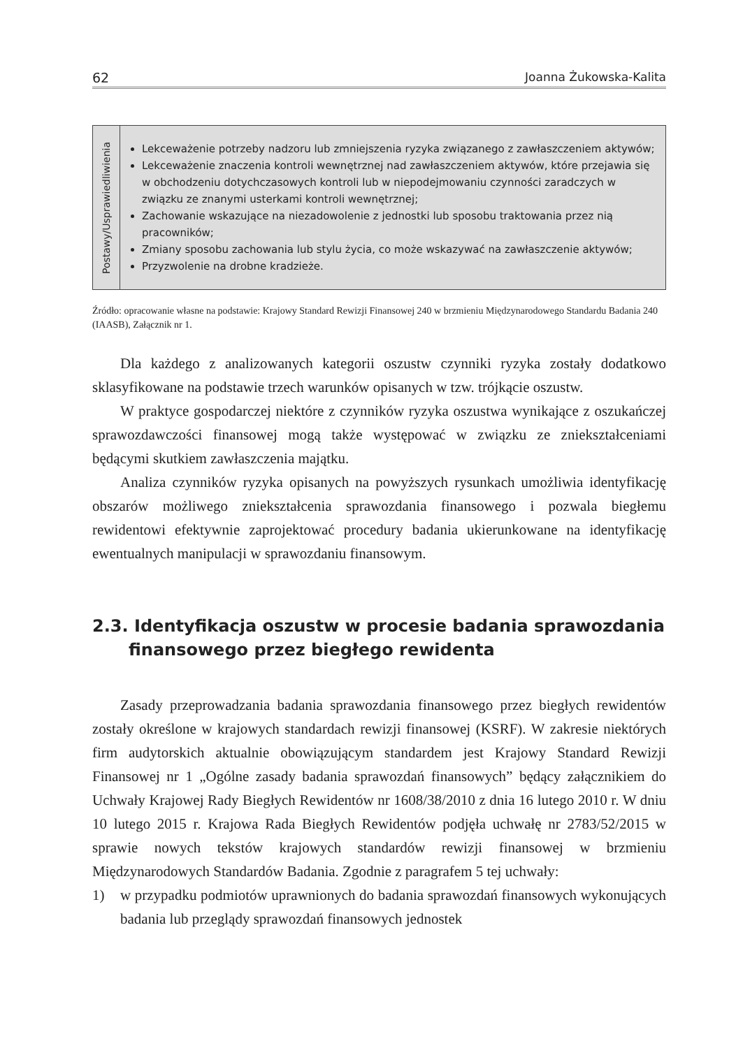62 Joanna Żukowska-Kalita
| Postawy/Usprawiedliwienia | Lekceważenie potrzeby nadzoru lub zmniejszenia ryzyka związanego z zawłaszczeniem aktywów; Lekceważenie znaczenia kontroli wewnętrznej nad zawłaszczeniem aktywów, które przejawia się w obchodzeniu dotychczasowych kontroli lub w niepodejmowaniu czynności zaradczych w związku ze znanymi usterkami kontroli wewnętrznej; Zachowanie wskazujące na niezadowolenie z jednostki lub sposobu traktowania przez nią pracowników; Zmiany sposobu zachowania lub stylu życia, co może wskazywać na zawłaszczenie aktywów; Przyzwolenie na drobne kradzieże. |
Źródło: opracowanie własne na podstawie: Krajowy Standard Rewizji Finansowej 240 w brzmieniu Międzynarodowego Standardu Badania 240 (IAASB), Załącznik nr 1.
Dla każdego z analizowanych kategorii oszustw czynniki ryzyka zostały dodatkowo sklasyfikowane na podstawie trzech warunków opisanych w tzw. trójkącie oszustw.
W praktyce gospodarczej niektóre z czynników ryzyka oszustwa wynikające z oszukańczej sprawozdawczości finansowej mogą także występować w związku ze zniekształceniami będącymi skutkiem zawłaszczenia majątku.
Analiza czynników ryzyka opisanych na powyższych rysunkach umożliwia identyfikację obszarów możliwego zniekształcenia sprawozdania finansowego i pozwala biegłemu rewidentowi efektywnie zaprojektować procedury badania ukierunkowane na identyfikację ewentualnych manipulacji w sprawozdaniu finansowym.
2.3. Identyfikacja oszustw w procesie badania sprawozdania finansowego przez biegłego rewidenta
Zasady przeprowadzania badania sprawozdania finansowego przez biegłych rewidentów zostały określone w krajowych standardach rewizji finansowej (KSRF). W zakresie niektórych firm audytorskich aktualnie obowiązującym standardem jest Krajowy Standard Rewizji Finansowej nr 1 „Ogólne zasady badania sprawozdań finansowych” będący załącznikiem do Uchwały Krajowej Rady Biegłych Rewidentów nr 1608/38/2010 z dnia 16 lutego 2010 r. W dniu 10 lutego 2015 r. Krajowa Rada Biegłych Rewidentów podjęła uchwałę nr 2783/52/2015 w sprawie nowych tekstów krajowych standardów rewizji finansowej w brzmieniu Międzynarodowych Standardów Badania. Zgodnie z paragrafem 5 tej uchwały:
1) w przypadku podmiotów uprawnionych do badania sprawozdań finansowych wykonujących badania lub przeglądy sprawozdań finansowych jednostek